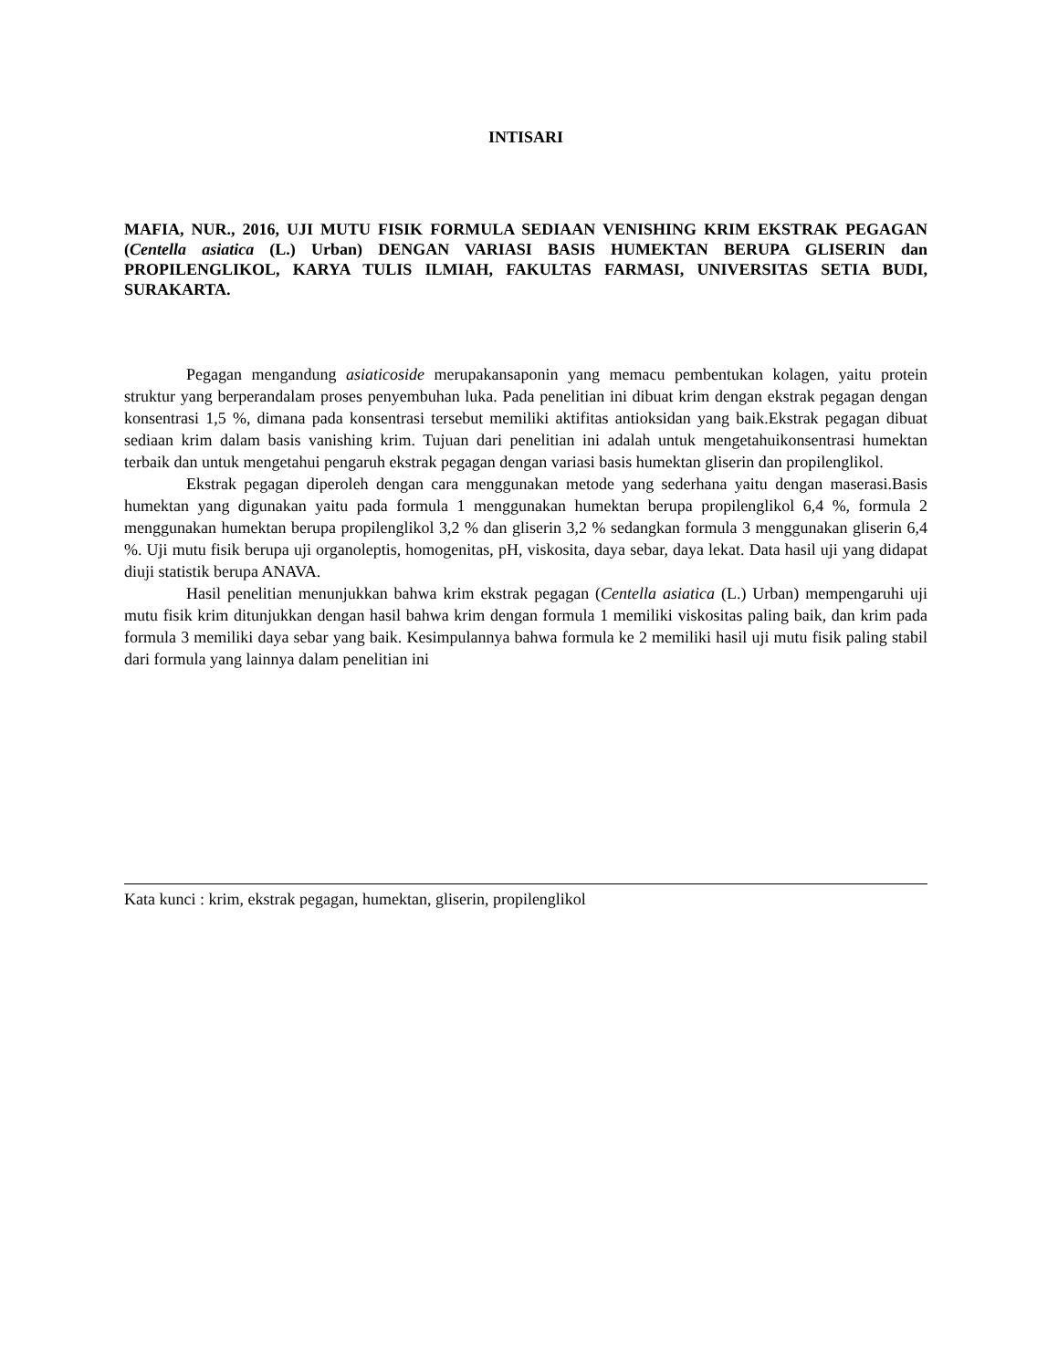INTISARI
MAFIA, NUR., 2016, UJI MUTU FISIK FORMULA SEDIAAN VENISHING KRIM EKSTRAK PEGAGAN (Centella asiatica (L.) Urban) DENGAN VARIASI BASIS HUMEKTAN BERUPA GLISERIN dan PROPILENGLIKOL, KARYA TULIS ILMIAH, FAKULTAS FARMASI, UNIVERSITAS SETIA BUDI, SURAKARTA.
Pegagan mengandung asiaticoside merupakansaponin yang memacu pembentukan kolagen, yaitu protein struktur yang berperandalam proses penyembuhan luka. Pada penelitian ini dibuat krim dengan ekstrak pegagan dengan konsentrasi 1,5 %, dimana pada konsentrasi tersebut memiliki aktifitas antioksidan yang baik.Ekstrak pegagan dibuat sediaan krim dalam basis vanishing krim. Tujuan dari penelitian ini adalah untuk mengetahuikonsentrasi humektan terbaik dan untuk mengetahui pengaruh ekstrak pegagan dengan variasi basis humektan gliserin dan propilenglikol.
Ekstrak pegagan diperoleh dengan cara menggunakan metode yang sederhana yaitu dengan maserasi.Basis humektan yang digunakan yaitu pada formula 1 menggunakan humektan berupa propilenglikol 6,4 %, formula 2 menggunakan humektan berupa propilenglikol 3,2 % dan gliserin 3,2 % sedangkan formula 3 menggunakan gliserin 6,4 %. Uji mutu fisik berupa uji organoleptis, homogenitas, pH, viskosita, daya sebar, daya lekat. Data hasil uji yang didapat diuji statistik berupa ANAVA.
Hasil penelitian menunjukkan bahwa krim ekstrak pegagan (Centella asiatica (L.) Urban) mempengaruhi uji mutu fisik krim ditunjukkan dengan hasil bahwa krim dengan formula 1 memiliki viskositas paling baik, dan krim pada formula 3 memiliki daya sebar yang baik. Kesimpulannya bahwa formula ke 2 memiliki hasil uji mutu fisik paling stabil dari formula yang lainnya dalam penelitian ini
Kata kunci : krim, ekstrak pegagan, humektan, gliserin, propilenglikol